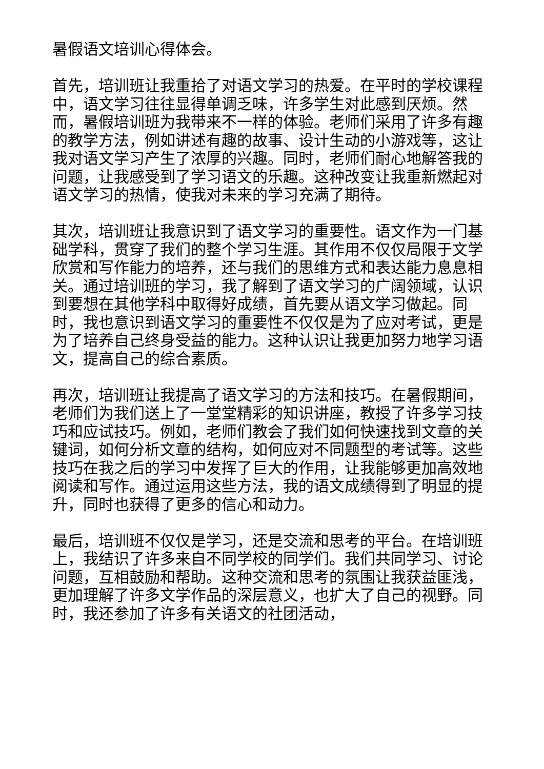暑假语文培训心得体会。
首先，培训班让我重拾了对语文学习的热爱。在平时的学校课程中，语文学习往往显得单调乏味，许多学生对此感到厌烦。然而，暑假培训班为我带来不一样的体验。老师们采用了许多有趣的教学方法，例如讲述有趣的故事、设计生动的小游戏等，这让我对语文学习产生了浓厚的兴趣。同时，老师们耐心地解答我的问题，让我感受到了学习语文的乐趣。这种改变让我重新燃起对语文学习的热情，使我对未来的学习充满了期待。
其次，培训班让我意识到了语文学习的重要性。语文作为一门基础学科，贯穿了我们的整个学习生涯。其作用不仅仅局限于文学欣赏和写作能力的培养，还与我们的思维方式和表达能力息息相关。通过培训班的学习，我了解到了语文学习的广阔领域，认识到要想在其他学科中取得好成绩，首先要从语文学习做起。同时，我也意识到语文学习的重要性不仅仅是为了应对考试，更是为了培养自己终身受益的能力。这种认识让我更加努力地学习语文，提高自己的综合素质。
再次，培训班让我提高了语文学习的方法和技巧。在暑假期间，老师们为我们送上了一堂堂精彩的知识讲座，教授了许多学习技巧和应试技巧。例如，老师们教会了我们如何快速找到文章的关键词，如何分析文章的结构，如何应对不同题型的考试等。这些技巧在我之后的学习中发挥了巨大的作用，让我能够更加高效地阅读和写作。通过运用这些方法，我的语文成绩得到了明显的提升，同时也获得了更多的信心和动力。
最后，培训班不仅仅是学习，还是交流和思考的平台。在培训班上，我结识了许多来自不同学校的同学们。我们共同学习、讨论问题，互相鼓励和帮助。这种交流和思考的氛围让我获益匪浅，更加理解了许多文学作品的深层意义，也扩大了自己的视野。同时，我还参加了许多有关语文的社团活动，